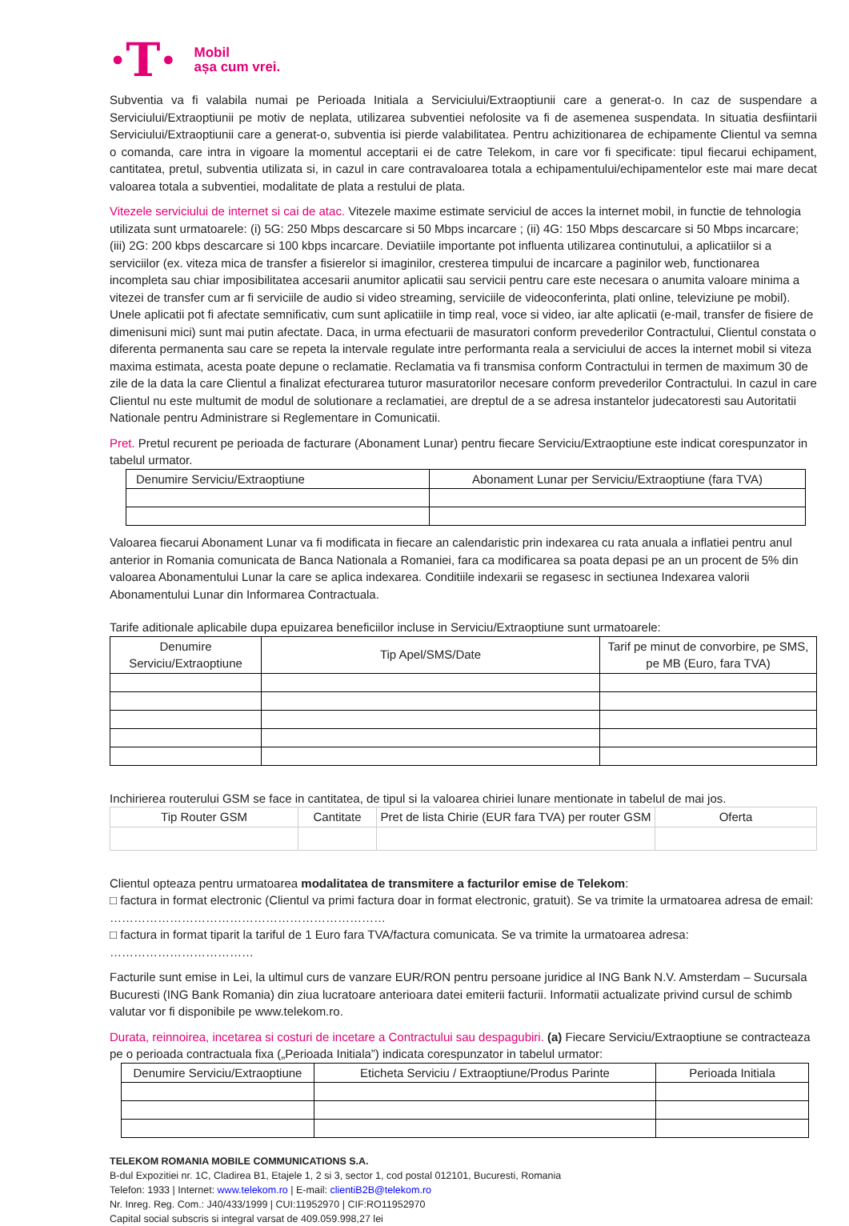·T·
Mobil
așa cum vrei.
Subventia va fi valabila numai pe Perioada Initiala a Serviciului/Extraoptiunii care a generat-o. In caz de suspendare a Serviciului/Extraoptiunii pe motiv de neplata, utilizarea subventiei nefolosite va fi de asemenea suspendata. In situatia desfiintarii Serviciului/Extraoptiunii care a generat-o, subventia isi pierde valabilitatea. Pentru achizitionarea de echipamente Clientul va semna o comanda, care intra in vigoare la momentul acceptarii ei de catre Telekom, in care vor fi specificate: tipul fiecarui echipament, cantitatea, pretul, subventia utilizata si, in cazul in care contravaloarea totala a echipamentului/echipamentelor este mai mare decat valoarea totala a subventiei, modalitate de plata a restului de plata.
Vitezele serviciului de internet si cai de atac. Vitezele maxime estimate serviciul de acces la internet mobil, in functie de tehnologia utilizata sunt urmatoarele: (i) 5G: 250 Mbps descarcare si 50 Mbps incarcare ; (ii) 4G: 150 Mbps descarcare si 50 Mbps incarcare; (iii) 2G: 200 kbps descarcare si 100 kbps incarcare. Deviatiile importante pot influenta utilizarea continutului, a aplicatiilor si a serviciilor (ex. viteza mica de transfer a fisierelor si imaginilor, cresterea timpului de incarcare a paginilor web, functionarea incompleta sau chiar imposibilitatea accesarii anumitor aplicatii sau servicii pentru care este necesara o anumita valoare minima a vitezei de transfer cum ar fi serviciile de audio si video streaming, serviciile de videoconferinta, plati online, televiziune pe mobil). Unele aplicatii pot fi afectate semnificativ, cum sunt aplicatiile in timp real, voce si video, iar alte aplicatii (e-mail, transfer de fisiere de dimenisuni mici) sunt mai putin afectate. Daca, in urma efectuarii de masuratori conform prevederilor Contractului, Clientul constata o diferenta permanenta sau care se repeta la intervale regulate intre performanta reala a serviciului de acces la internet mobil si viteza maxima estimata, acesta poate depune o reclamatie. Reclamatia va fi transmisa conform Contractului in termen de maximum 30 de zile de la data la care Clientul a finalizat efecturarea tuturor masuratorilor necesare conform prevederilor Contractului. In cazul in care Clientul nu este multumit de modul de solutionare a reclamatiei, are dreptul de a se adresa instantelor judecatoresti sau Autoritatii Nationale pentru Administrare si Reglementare in Comunicatii.
Pret. Pretul recurent pe perioada de facturare (Abonament Lunar) pentru fiecare Serviciu/Extraoptiune este indicat corespunzator in tabelul urmator.
| Denumire Serviciu/Extraoptiune | Abonament Lunar per Serviciu/Extraoptiune (fara TVA) |
| --- | --- |
Valoarea fiecarui Abonament Lunar va fi modificata in fiecare an calendaristic prin indexarea cu rata anuala a inflatiei pentru anul anterior in Romania comunicata de Banca Nationala a Romaniei, fara ca modificarea sa poata depasi pe an un procent de 5% din valoarea Abonamentului Lunar la care se aplica indexarea. Conditiile indexarii se regasesc in sectiunea Indexarea valorii Abonamentului Lunar din Informarea Contractuala.
Tarife aditionale aplicabile dupa epuizarea beneficiilor incluse in Serviciu/Extraoptiune sunt urmatoarele:
| Denumire Serviciu/Extraoptiune | Tip Apel/SMS/Date | Tarif pe minut de convorbire, pe SMS, pe MB (Euro, fara TVA) |
| --- | --- | --- |
Inchirierea routerului GSM se face in cantitatea, de tipul si la valoarea chiriei lunare mentionate in tabelul de mai jos.
| Tip Router GSM | Cantitate | Pret de lista Chirie (EUR fara TVA) per router GSM | Oferta |
| --- | --- | --- | --- |
Clientul opteaza pentru urmatoarea modalitatea de transmitere a facturilor emise de Telekom:
□ factura in format electronic (Clientul va primi factura doar in format electronic, gratuit). Se va trimite la urmatoarea adresa de email: ……………………………………………………………
□ factura in format tiparit la tariful de 1 Euro fara TVA/factura comunicata. Se va trimite la urmatoarea adresa: ………………………………
Facturile sunt emise in Lei, la ultimul curs de vanzare EUR/RON pentru persoane juridice al ING Bank N.V. Amsterdam – Sucursala Bucuresti (ING Bank Romania) din ziua lucratoare anterioara datei emiterii facturii. Informatii actualizate privind cursul de schimb valutar vor fi disponibile pe www.telekom.ro.
Durata, reinnoirea, incetarea si costuri de incetare a Contractului sau despagubiri. (a) Fiecare Serviciu/Extraoptiune se contracteaza pe o perioada contractuala fixa („Perioada Initiala”) indicata corespunzator in tabelul urmator:
| Denumire Serviciu/Extraoptiune | Eticheta Serviciu / Extraoptiune/Produs Parinte | Perioada Initiala |
| --- | --- | --- |
TELEKOM ROMANIA MOBILE COMMUNICATIONS S.A.
B-dul Expozitiei nr. 1C, Cladirea B1, Etajele 1, 2 si 3, sector 1, cod postal 012101, Bucuresti, Romania
Telefon: 1933 | Internet: www.telekom.ro | E-mail: clientiB2B@telekom.ro
Nr. Inreg. Reg. Com.: J40/433/1999 | CUI:11952970 | CIF:RO11952970
Capital social subscris si integral varsat de 409.059.998,27 lei